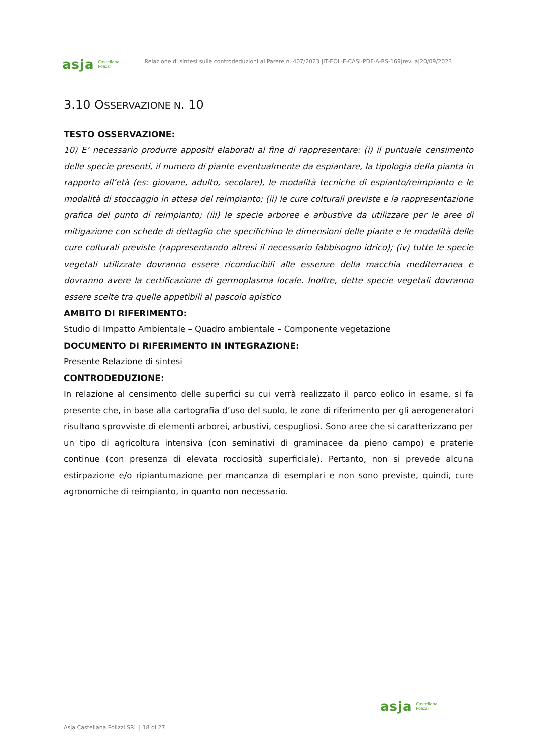asja Castellana
Polizzi
Relazione di sintesi sulle controdeduzioni al Parere n. 407/2023 |IT-EOL-E-CASI-PDF-A-RS-169|rev. a|20/09/2023
3.10 OSSERVAZIONE N. 10
TESTO OSSERVAZIONE:
10) E’ necessario produrre appositi elaborati al fine di rappresentare: (i) il puntuale censimento delle specie presenti, il numero di piante eventualmente da espiantare, la tipologia della pianta in rapporto all’età (es: giovane, adulto, secolare), le modalità tecniche di espianto/reimpianto e le modalità di stoccaggio in attesa del reimpianto; (ii) le cure colturali previste e la rappresentazione grafica del punto di reimpianto; (iii) le specie arboree e arbustive da utilizzare per le aree di mitigazione con schede di dettaglio che specifichino le dimensioni delle piante e le modalità delle cure colturali previste (rappresentando altresì il necessario fabbisogno idrico); (iv) tutte le specie vegetali utilizzate dovranno essere riconducibili alle essenze della macchia mediterranea e dovranno avere la certificazione di germoplasma locale. Inoltre, dette specie vegetali dovranno essere scelte tra quelle appetibili al pascolo apistico
AMBITO DI RIFERIMENTO:
Studio di Impatto Ambientale – Quadro ambientale – Componente vegetazione
DOCUMENTO DI RIFERIMENTO IN INTEGRAZIONE:
Presente Relazione di sintesi
CONTRODEDUZIONE:
In relazione al censimento delle superfici su cui verrà realizzato il parco eolico in esame, si fa presente che, in base alla cartografia d’uso del suolo, le zone di riferimento per gli aerogeneratori risultano sprovviste di elementi arborei, arbustivi, cespugliosi. Sono aree che si caratterizzano per un tipo di agricoltura intensiva (con seminativi di graminacee da pieno campo) e praterie continue (con presenza di elevata rocciosità superficiale). Pertanto, non si prevede alcuna estirpazione e/o ripiantumazione per mancanza di esemplari e non sono previste, quindi, cure agronomiche di reimpianto, in quanto non necessario.
asja Castellana
Polizzi
Asja Castellana Polizzi SRL | 18 di 27